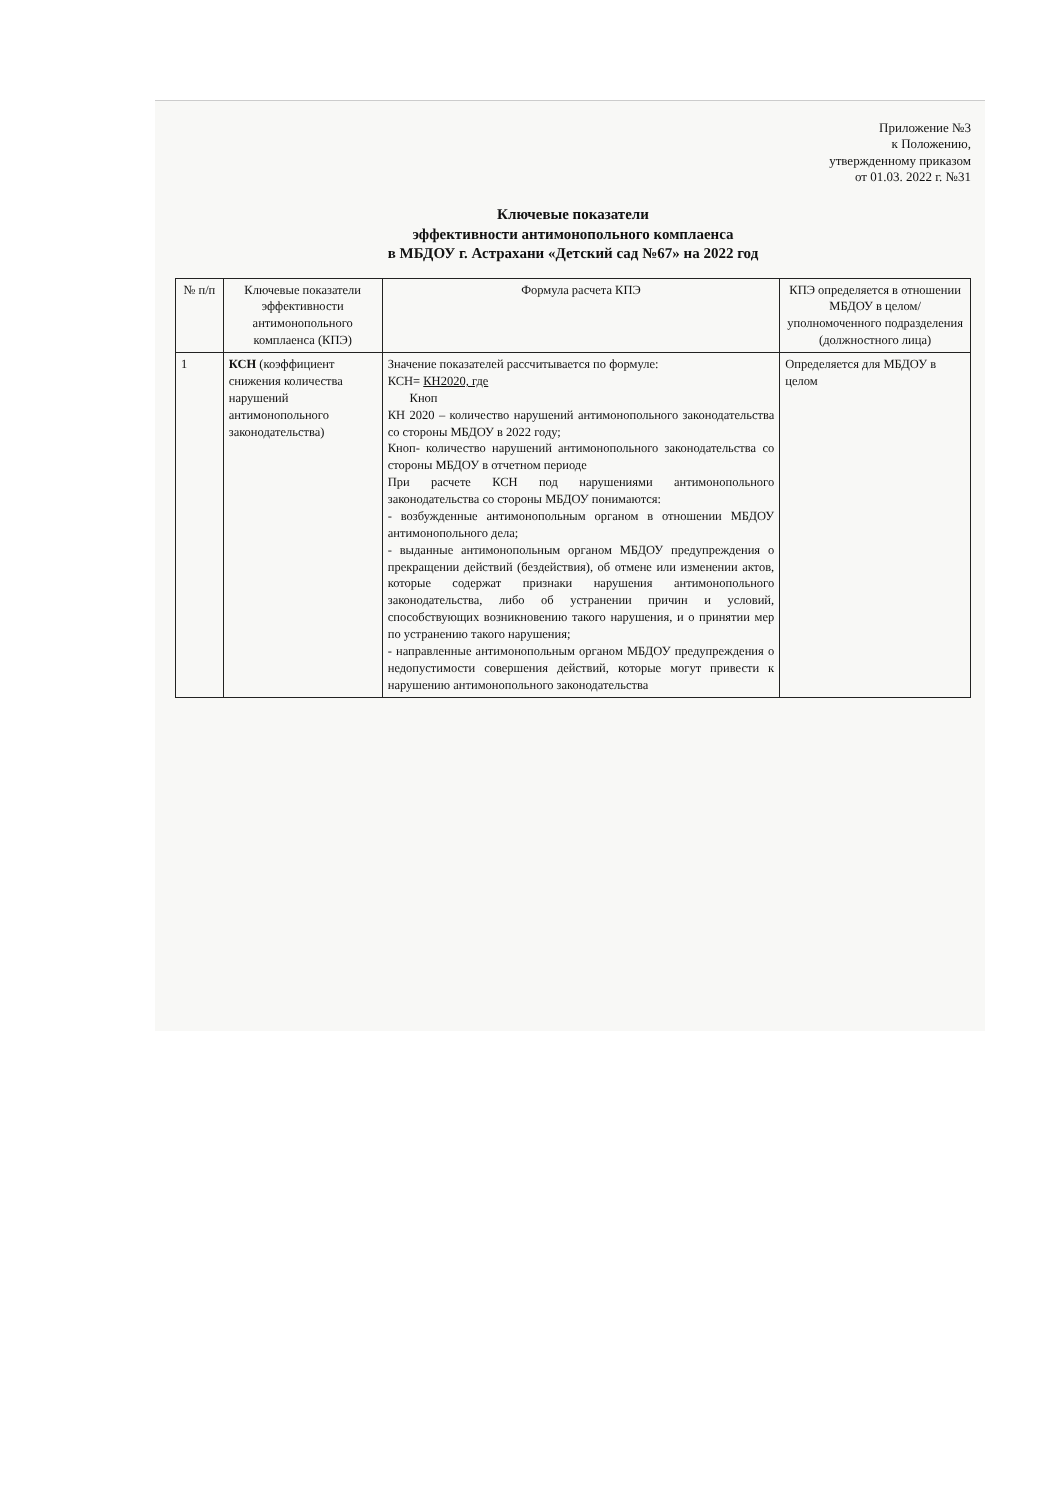Приложение №3
к Положению,
утвержденному приказом
от 01.03. 2022 г. №31
Ключевые показатели
эффективности антимонопольного комплаенса
в МБДОУ г. Астрахани «Детский сад №67» на 2022 год
| № п/п | Ключевые показатели эффективности антимонопольного комплаенса (КПЭ) | Формула расчета КПЭ | КПЭ определяется в отношении МБДОУ в целом/ уполномоченного подразделения (должностного лица) |
| --- | --- | --- | --- |
| 1 | КСН (коэффициент снижения количества нарушений антимонопольного законодательства) | Значение показателей рассчитывается по формуле: КСН= КН2020, где Кноп КН 2020 – количество нарушений антимонопольного законодательства со стороны МБДОУ в 2022 году; Кноп- количество нарушений антимонопольного законодательства со стороны МБДОУ в отчетном периоде При расчете КСН под нарушениями антимонопольного законодательства со стороны МБДОУ понимаются: - возбужденные антимонопольным органом в отношении МБДОУ антимонопольного дела; - выданные антимонопольным органом МБДОУ предупреждения о прекращении действий (бездействия), об отмене или изменении актов, которые содержат признаки нарушения антимонопольного законодательства, либо об устранении причин и условий, способствующих возникновению такого нарушения, и о принятии мер по устранению такого нарушения; - направленные антимонопольным органом МБДОУ предупреждения о недопустимости совершения действий, которые могут привести к нарушению антимонопольного законодательства | Определяется для МБДОУ в целом |